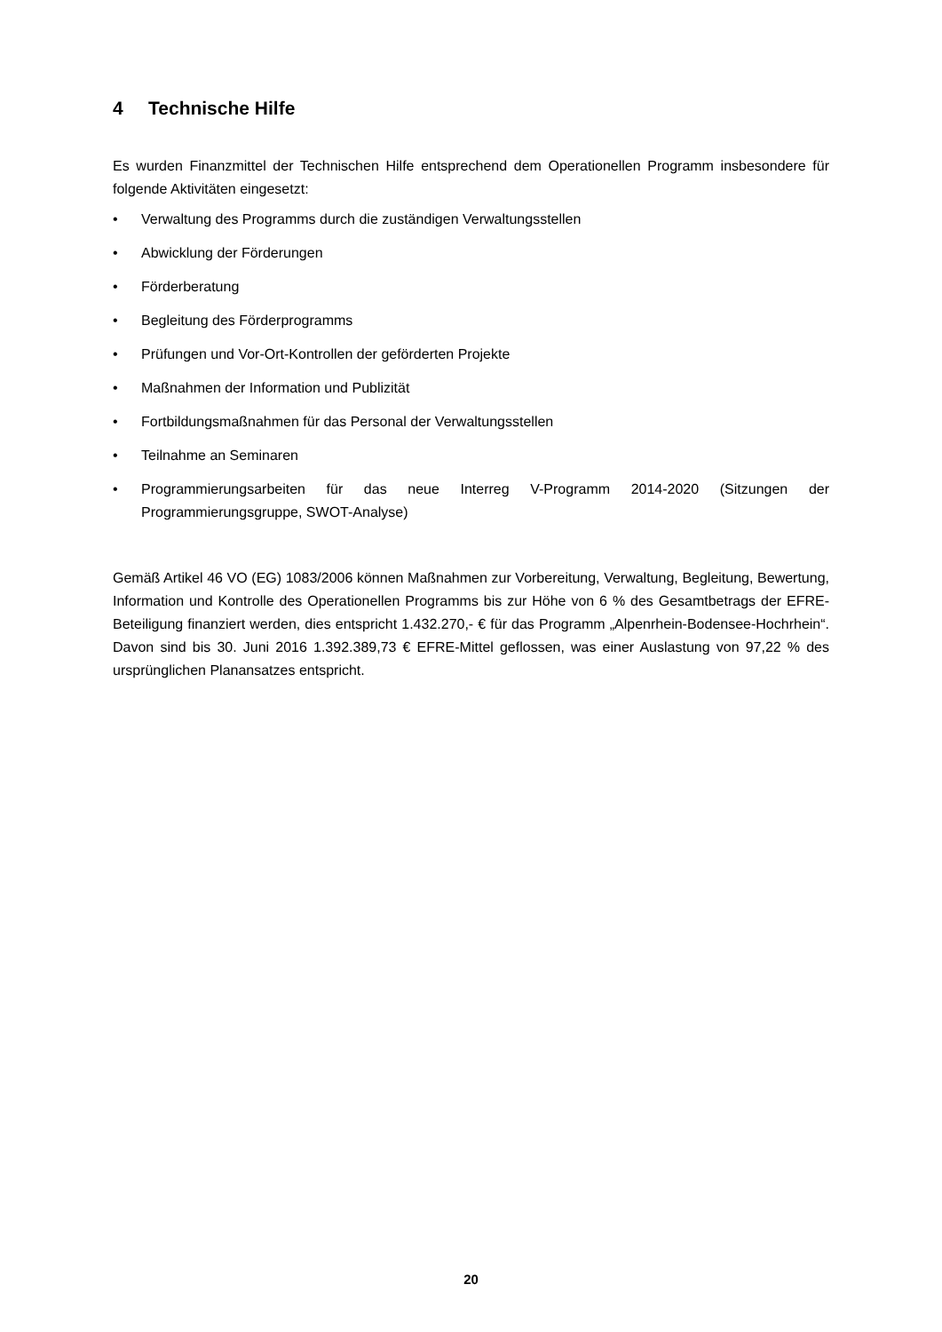4 Technische Hilfe
Es wurden Finanzmittel der Technischen Hilfe entsprechend dem Operationellen Programm insbesondere für folgende Aktivitäten eingesetzt:
• Verwaltung des Programms durch die zuständigen Verwaltungsstellen
• Abwicklung der Förderungen
• Förderberatung
• Begleitung des Förderprogramms
• Prüfungen und Vor-Ort-Kontrollen der geförderten Projekte
• Maßnahmen der Information und Publizität
• Fortbildungsmaßnahmen für das Personal der Verwaltungsstellen
• Teilnahme an Seminaren
• Programmierungsarbeiten für das neue Interreg V-Programm 2014-2020 (Sitzungen der Programmierungsgruppe, SWOT-Analyse)
Gemäß Artikel 46 VO (EG) 1083/2006 können Maßnahmen zur Vorbereitung, Verwaltung, Begleitung, Bewertung, Information und Kontrolle des Operationellen Programms bis zur Höhe von 6 % des Gesamtbetrags der EFRE-Beteiligung finanziert werden, dies entspricht 1.432.270,- € für das Programm „Alpenrhein-Bodensee-Hochrhein“. Davon sind bis 30. Juni 2016 1.392.389,73 € EFRE-Mittel geflossen, was einer Auslastung von 97,22 % des ursprünglichen Planansatzes entspricht.
20